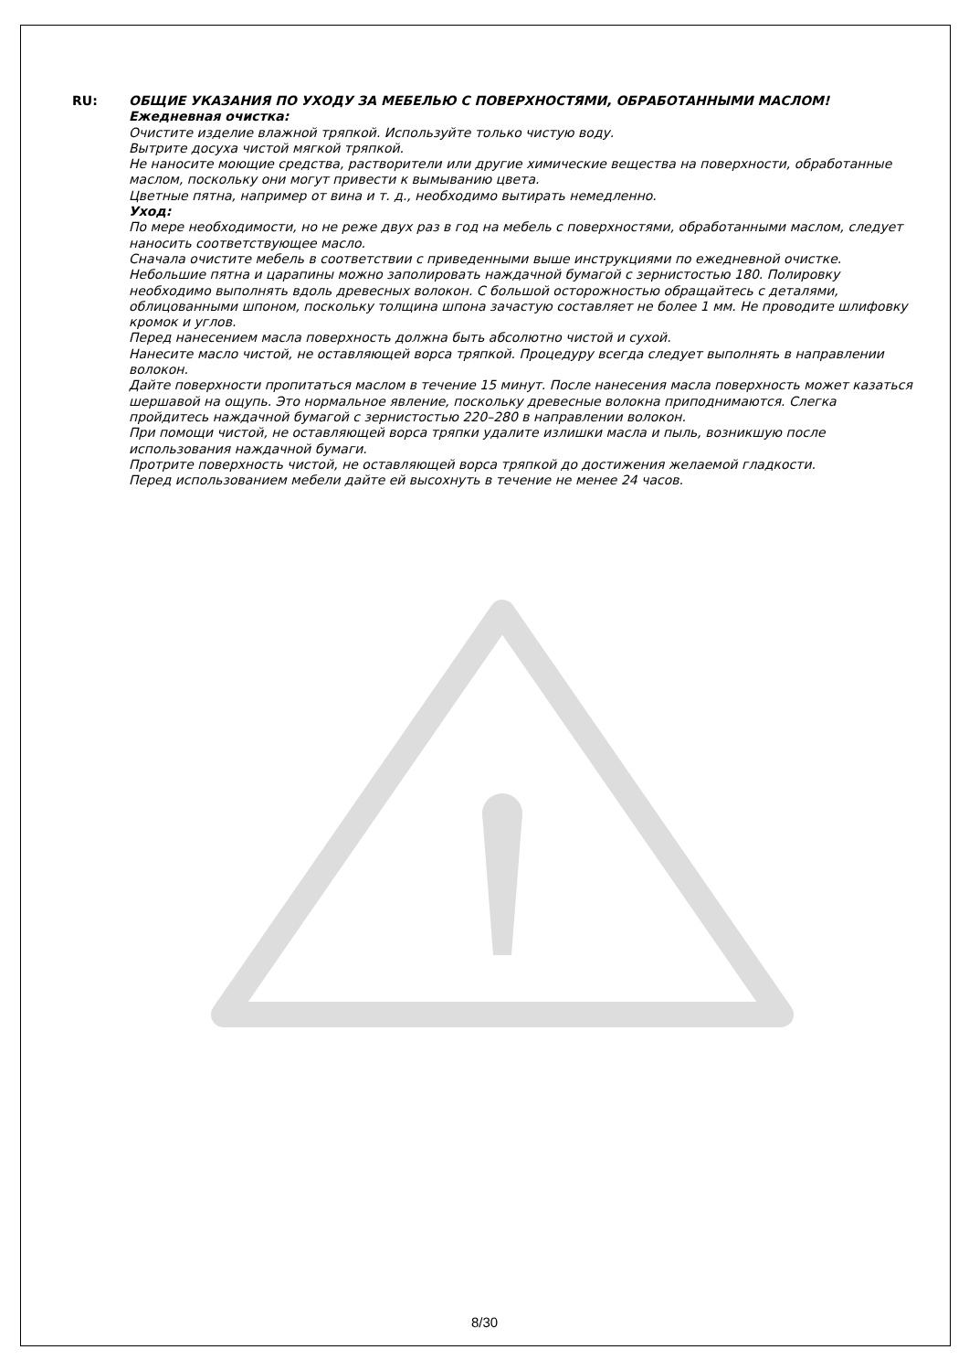RU: ОБЩИЕ УКАЗАНИЯ ПО УХОДУ ЗА МЕБЕЛЬЮ С ПОВЕРХНОСТЯМИ, ОБРАБОТАННЫМИ МАСЛОМ!
Ежедневная очистка:
Очистите изделие влажной тряпкой. Используйте только чистую воду.
Вытрите досуха чистой мягкой тряпкой.
Не наносите моющие средства, растворители или другие химические вещества на поверхности, обработанные маслом, поскольку они могут привести к вымыванию цвета.
Цветные пятна, например от вина и т. д., необходимо вытирать немедленно.
Уход:
По мере необходимости, но не реже двух раз в год на мебель с поверхностями, обработанными маслом, следует наносить соответствующее масло.
Сначала очистите мебель в соответствии с приведенными выше инструкциями по ежедневной очистке.
Небольшие пятна и царапины можно заполировать наждачной бумагой с зернистостью 180. Полировку необходимо выполнять вдоль древесных волокон. С большой осторожностью обращайтесь с деталями, облицованными шпоном, поскольку толщина шпона зачастую составляет не более 1 мм. Не проводите шлифовку кромок и углов.
Перед нанесением масла поверхность должна быть абсолютно чистой и сухой.
Нанесите масло чистой, не оставляющей ворса тряпкой. Процедуру всегда следует выполнять в направлении волокон.
Дайте поверхности пропитаться маслом в течение 15 минут. После нанесения масла поверхность может казаться шершавой на ощупь. Это нормальное явление, поскольку древесные волокна приподнимаются. Слегка пройдитесь наждачной бумагой с зернистостью 220–280 в направлении волокон.
При помощи чистой, не оставляющей ворса тряпки удалите излишки масла и пыль, возникшую после использования наждачной бумаги.
Протрите поверхность чистой, не оставляющей ворса тряпкой до достижения желаемой гладкости.
Перед использованием мебели дайте ей высохнуть в течение не менее 24 часов.
8/30